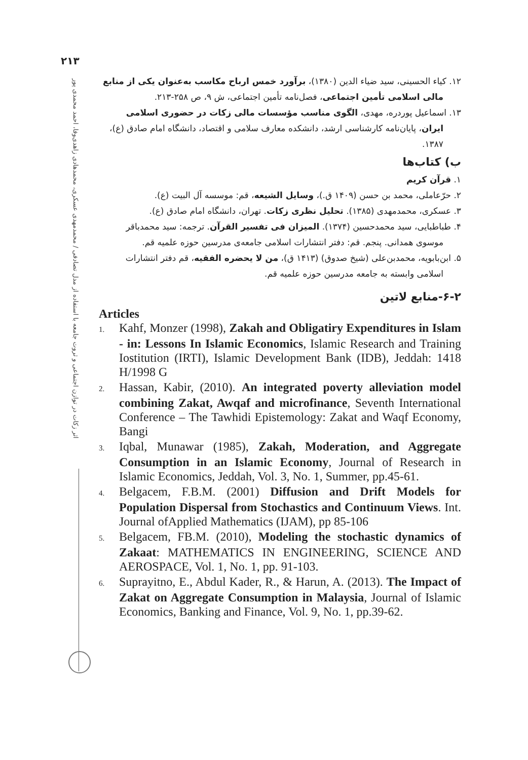۲۱۳
اثر زکات در توازن اجتماعی و ثروت جامعه با استفاده از مدل تصادفی / محمدمهدی عسکری، محمدهادی زاهدی‌وفا، احمد محمدی پور
۱۲. کیاء الحسینی، سید ضیاء الدین (۱۳۸۰)، برآورد خمس ارباح مکاسب به‌عنوان یکی از منابع مالی اسلامی تأمین اجتماعی، فصل‌نامه تأمین اجتماعی، ش ۹، ص ۲۵۸-۲۱۳.
۱۳. اسماعیل پوردره، مهدی، الگوی مناسب مؤسسات مالی زکات در حضوری اسلامی ایران، پایان‌نامه کارشناسی ارشد، دانشکده معارف سلامی و اقتصاد، دانشگاه امام صادق (ع)، ۱۳۸۷.
ب) کتاب‌ها
۱. قرآن کریم
۲. حرّعاملی، محمد بن حسن (۱۴۰۹ ق.)، وسایل الشیعه، قم: موسسه آل البیت (ع).
۳. عسکری، محمدمهدی (۱۳۸۵). تحلیل نظری زکات. تهران، دانشگاه امام صادق (ع).
۴. طباطبایی، سید محمدحسین (۱۳۷۴). المیزان فی تفسیر القرآن. ترجمه: سید محمدباقر موسوی همدانی. پنجم. قم: دفتر انتشارات اسلامی جامعه‌ی مدرسین حوزه علمیه قم.
۵. ابن‌بابویه، محمدبن‌علی (شیخ صدوق) (۱۴۱۳ ق)، من لا یحضره الفقیه، قم دفتر انتشارات اسلامی وابسته به جامعه مدرسین حوزه علمیه قم.
۶-۲-منابع لاتین
Articles
1. Kahf, Monzer (1998), Zakah and Obligatiry Expenditures in Islam - in: Lessons In Islamic Economics, Islamic Research and Training Iostitution (IRTI), Islamic Development Bank (IDB), Jeddah: 1418 H/1998 G
2. Hassan, Kabir, (2010). An integrated poverty alleviation model combining Zakat, Awqaf and microfinance, Seventh International Conference – The Tawhidi Epistemology: Zakat and Waqf Economy, Bangi
3. Iqbal, Munawar (1985), Zakah, Moderation, and Aggregate Consumption in an Islamic Economy, Journal of Research in Islamic Economics, Jeddah, Vol. 3, No. 1, Summer, pp.45-61.
4. Belgacem, F.B.M. (2001) Diffusion and Drift Models for Population Dispersal from Stochastics and Continuum Views. Int. Journal ofApplied Mathematics (IJAM), pp 85-106
5. Belgacem, FB.M. (2010), Modeling the stochastic dynamics of Zakaat: MATHEMATICS IN ENGINEERING, SCIENCE AND AEROSPACE, Vol. 1, No. 1, pp. 91-103.
6. Suprayitno, E., Abdul Kader, R., & Harun, A. (2013). The Impact of Zakat on Aggregate Consumption in Malaysia, Journal of Islamic Economics, Banking and Finance, Vol. 9, No. 1, pp.39-62.